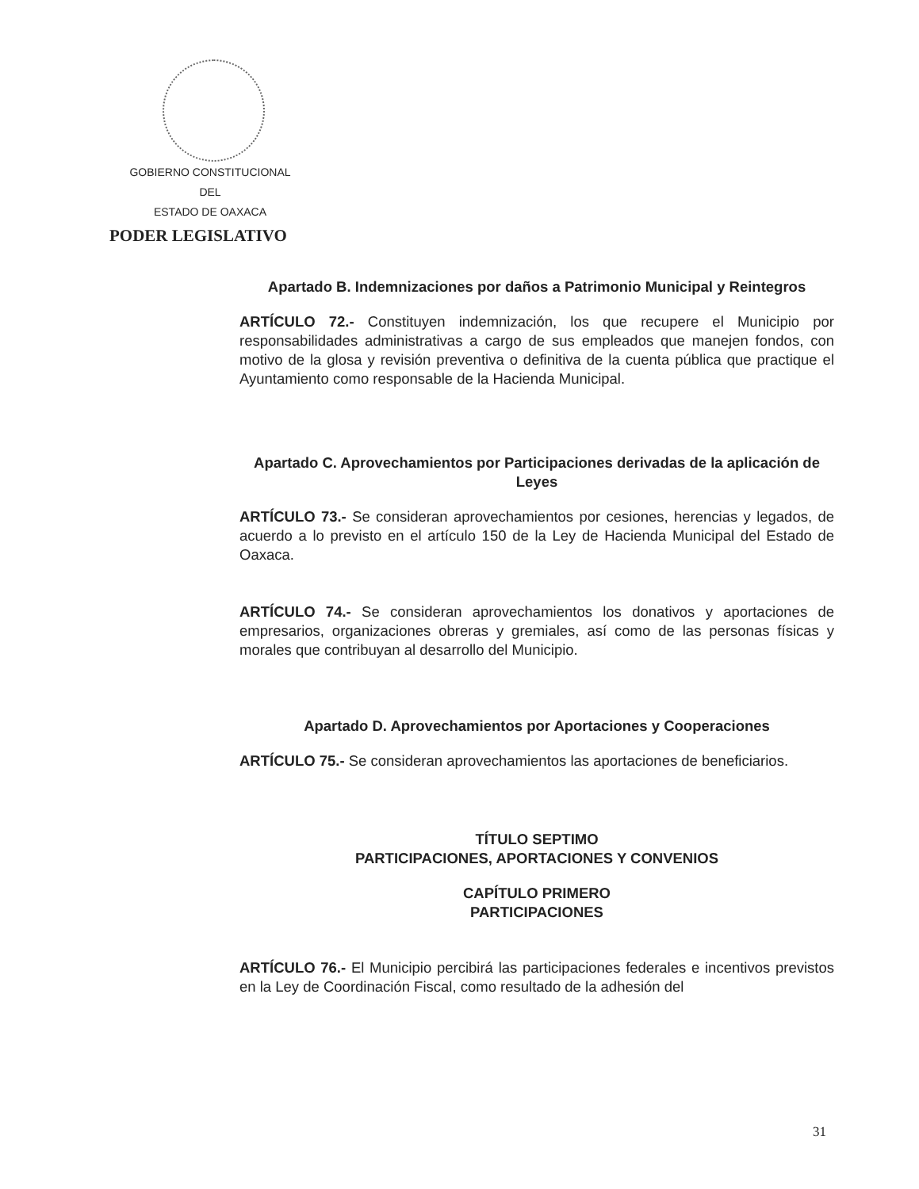GOBIERNO CONSTITUCIONAL
DEL
ESTADO DE OAXACA
PODER LEGISLATIVO
Apartado B. Indemnizaciones por daños a Patrimonio Municipal y Reintegros
ARTÍCULO 72.- Constituyen indemnización, los que recupere el Municipio por responsabilidades administrativas a cargo de sus empleados que manejen fondos, con motivo de la glosa y revisión preventiva o definitiva de la cuenta pública que practique el Ayuntamiento como responsable de la Hacienda Municipal.
Apartado C. Aprovechamientos por Participaciones derivadas de la aplicación de Leyes
ARTÍCULO 73.- Se consideran aprovechamientos por cesiones, herencias y legados, de acuerdo a lo previsto en el artículo 150 de la Ley de Hacienda Municipal del Estado de Oaxaca.
ARTÍCULO 74.- Se consideran aprovechamientos los donativos y aportaciones de empresarios, organizaciones obreras y gremiales, así como de las personas físicas y morales que contribuyan al desarrollo del Municipio.
Apartado D. Aprovechamientos por Aportaciones y Cooperaciones
ARTÍCULO 75.- Se consideran aprovechamientos las aportaciones de beneficiarios.
TÍTULO SEPTIMO
PARTICIPACIONES, APORTACIONES Y CONVENIOS
CAPÍTULO PRIMERO
PARTICIPACIONES
ARTÍCULO 76.- El Municipio percibirá las participaciones federales e incentivos previstos en la Ley de Coordinación Fiscal, como resultado de la adhesión del
31